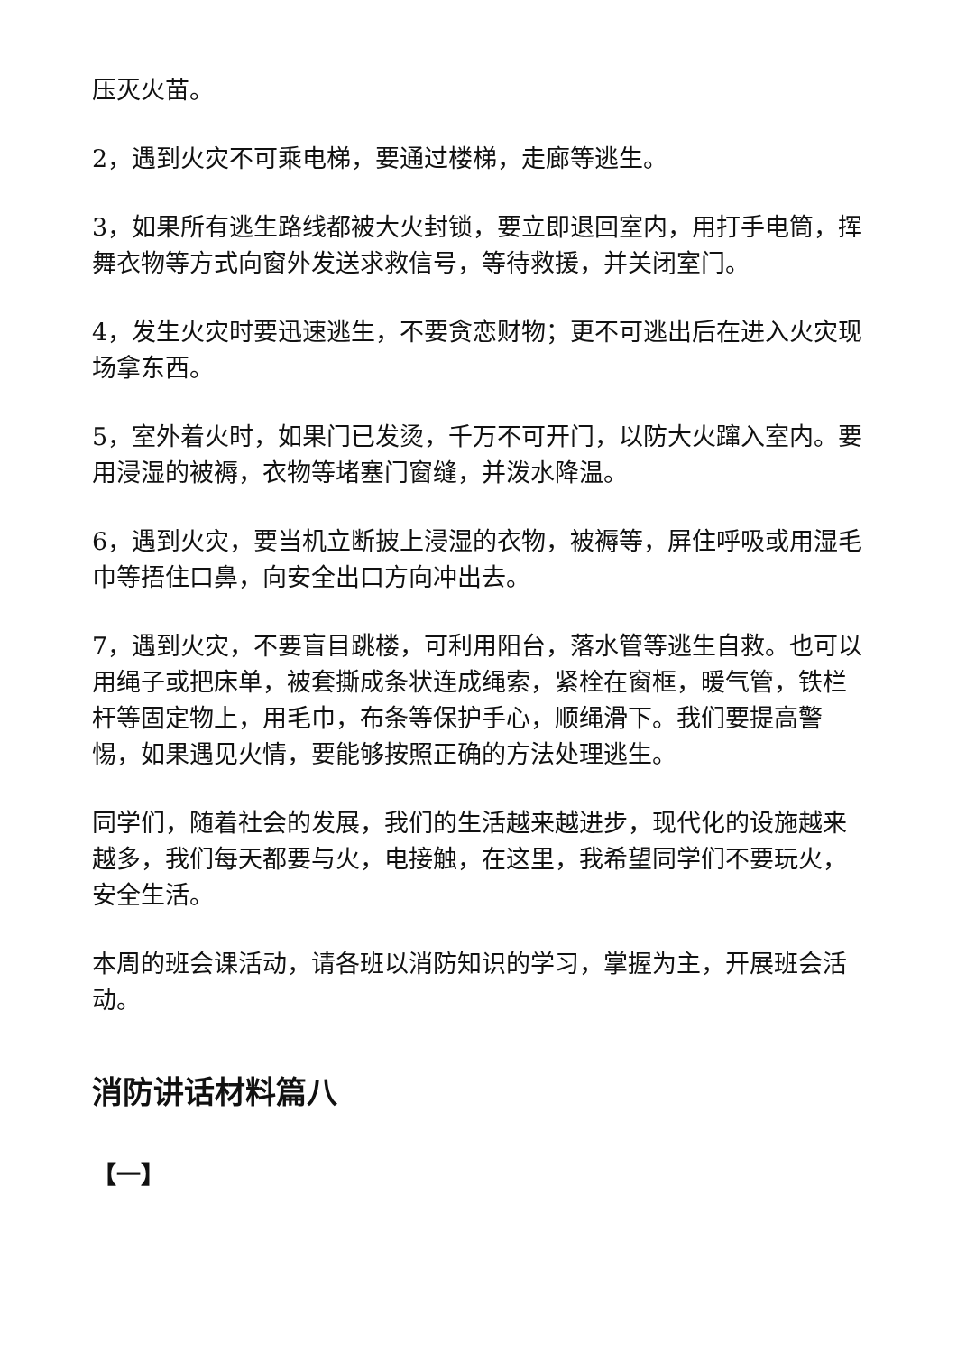压灭火苗。
2，遇到火灾不可乘电梯，要通过楼梯，走廊等逃生。
3，如果所有逃生路线都被大火封锁，要立即退回室内，用打手电筒，挥舞衣物等方式向窗外发送求救信号，等待救援，并关闭室门。
4，发生火灾时要迅速逃生，不要贪恋财物；更不可逃出后在进入火灾现场拿东西。
5，室外着火时，如果门已发烫，千万不可开门，以防大火蹿入室内。要用浸湿的被褥，衣物等堵塞门窗缝，并泼水降温。
6，遇到火灾，要当机立断披上浸湿的衣物，被褥等，屏住呼吸或用湿毛巾等捂住口鼻，向安全出口方向冲出去。
7，遇到火灾，不要盲目跳楼，可利用阳台，落水管等逃生自救。也可以用绳子或把床单，被套撕成条状连成绳索，紧栓在窗框，暖气管，铁栏杆等固定物上，用毛巾，布条等保护手心，顺绳滑下。我们要提高警惕，如果遇见火情，要能够按照正确的方法处理逃生。
同学们，随着社会的发展，我们的生活越来越进步，现代化的设施越来越多，我们每天都要与火，电接触，在这里，我希望同学们不要玩火，安全生活。
本周的班会课活动，请各班以消防知识的学习，掌握为主，开展班会活动。
消防讲话材料篇八
【一】